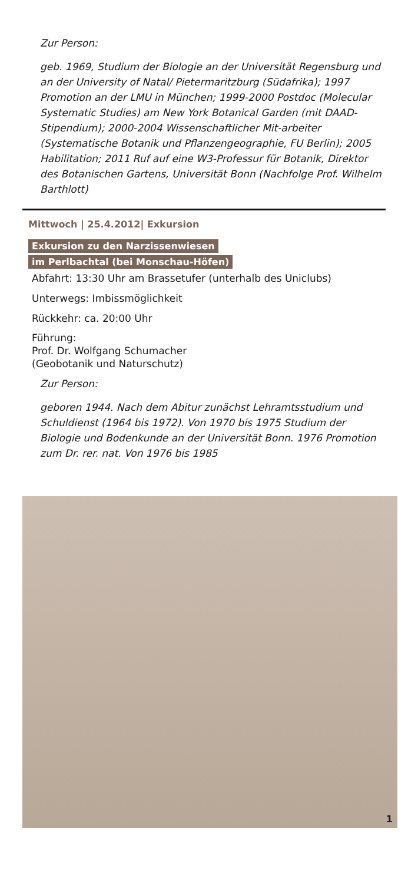Zur Person:
geb. 1969, Studium der Biologie an der Universität Regensburg und an der University of Natal/ Pietermaritzburg (Südafrika); 1997 Promotion an der LMU in München; 1999-2000 Postdoc (Molecular Systematic Studies) am New York Botanical Garden (mit DAAD-Stipendium); 2000-2004 Wissenschaftlicher Mit-arbeiter (Systematische Botanik und Pflanzengeographie, FU Berlin); 2005 Habilitation; 2011 Ruf auf eine W3-Professur für Botanik, Direktor des Botanischen Gartens, Universität Bonn (Nachfolge Prof. Wilhelm Barthlott)
Mittwoch | 25.4.2012| Exkursion
Exkursion zu den Narzissenwiesen
im Perlbachtal (bei Monschau-Höfen)
Abfahrt: 13:30 Uhr am Brassetufer (unterhalb des Uniclubs)
Unterwegs: Imbissmöglichkeit
Rückkehr: ca. 20:00 Uhr
Führung:
Prof. Dr. Wolfgang Schumacher
(Geobotanik und Naturschutz)
Zur Person:
geboren 1944. Nach dem Abitur zunächst Lehramtsstudium und Schuldienst (1964 bis 1972). Von 1970 bis 1975 Studium der Biologie und Bodenkunde an der Universität Bonn. 1976 Promotion zum Dr. rer. nat. Von 1976 bis 1985
1